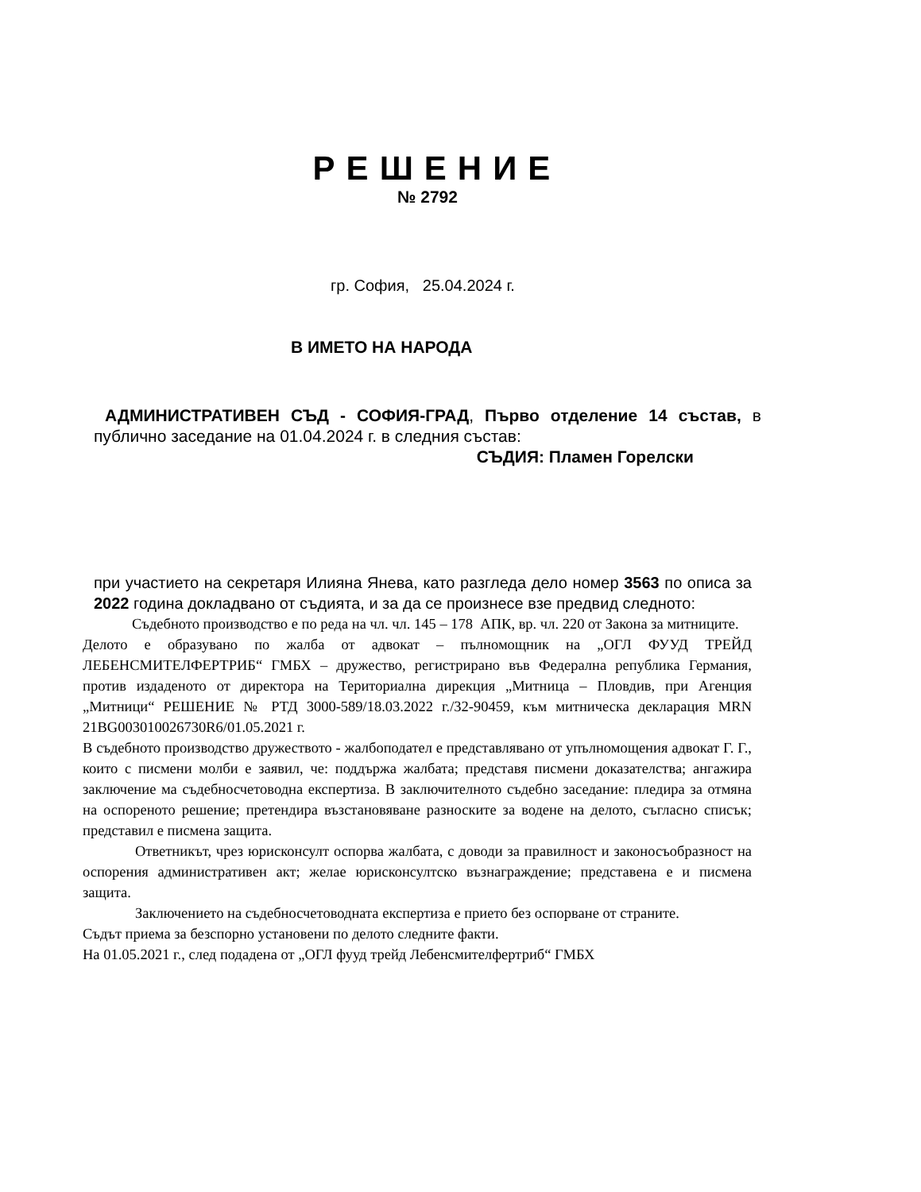РЕШЕНИЕ
№ 2792
гр. София, 25.04.2024 г.
В ИМЕТО НА НАРОДА
АДМИНИСТРАТИВЕН СЪД - СОФИЯ-ГРАД, Първо отделение 14 състав, в публично заседание на 01.04.2024 г. в следния състав:
СЪДИЯ: Пламен Горелски
при участието на секретаря Илияна Янева, като разгледа дело номер 3563 по описа за 2022 година докладвано от съдията, и за да се произнесе взе предвид следното:
Съдебното производство е по реда на чл. чл. 145 – 178 АПК, вр. чл. 220 от Закона за митниците.
Делото е образувано по жалба от адвокат – пълномощник на „ОГЛ ФУУД ТРЕЙД ЛЕБЕНСМИТЕЛФЕРТРИБ“ ГМБХ – дружество, регистрирано във Федерална република Германия, против издаденото от директора на Териториална дирекция „Митница – Пловдив, при Агенция „Митници“ РЕШЕНИЕ № РТД 3000-589/18.03.2022 г./32-90459, към митническа декларация MRN 21BG003010026730R6/01.05.2021 г.
В съдебното производство дружеството - жалбоподател е представлявано от упълномощения адвокат Г. Г., които с писмени молби е заявил, че: поддържа жалбата; представя писмени доказателства; ангажира заключение ма съдебносчетоводна експертиза. В заключителното съдебно заседание: пледира за отмяна на оспореното решение; претендира възстановяване разноските за водене на делото, съгласно списък; представил е писмена защита.
Ответникът, чрез юрисконсулт оспорва жалбата, с доводи за правилност и законосъобразност на оспорения административен акт; желае юрисконсултско възнаграждение; представена е и писмена защита.
Заключението на съдебносчетоводната експертиза е прието без оспорване от страните.
Съдът приема за безспорно установени по делото следните факти.
На 01.05.2021 г., след подадена от „ОГЛ фууд трейд Лебенсмителфертриб“ ГМБХ